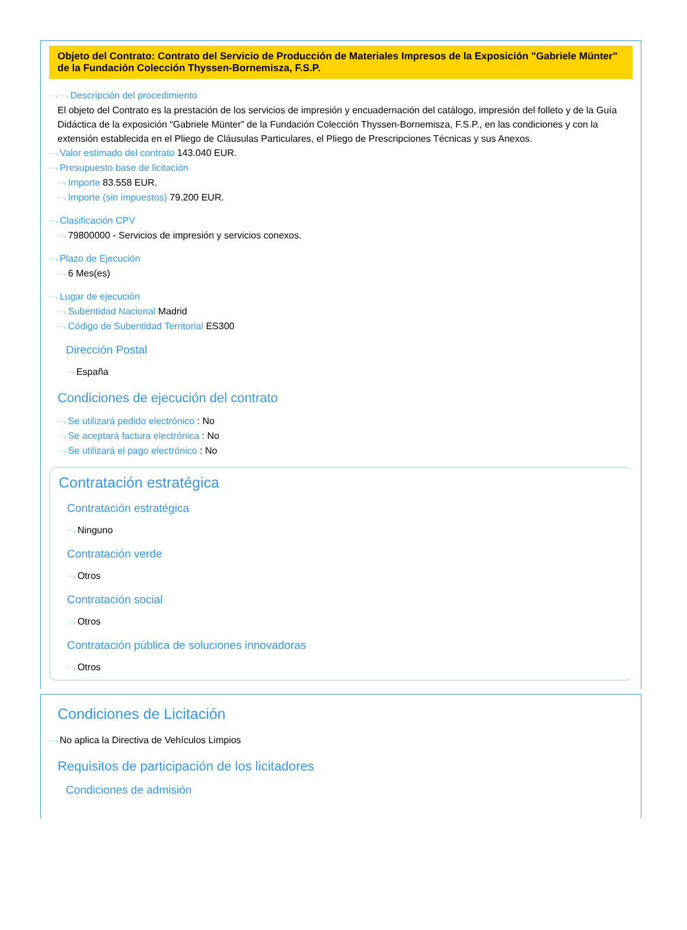Objeto del Contrato: Contrato del Servicio de Producción de Materiales Impresos de la Exposición "Gabriele Münter" de la Fundación Colección Thyssen-Bornemisza, F.S.P.
⋯› ⋯› Descripción del procedimiento
El objeto del Contrato es la prestación de los servicios de impresión y encuadernación del catálogo, impresión del folleto y de la Guía Didáctica de la exposición “Gabriele Münter” de la Fundación Colección Thyssen-Bornemisza, F.S.P., en las condiciones y con la extensión establecida en el Pliego de Cláusulas Particulares, el Pliego de Prescripciones Técnicas y sus Anexos.
⋯› Valor estimado del contrato 143.040 EUR.
⋯› Presupuesto base de licitación
⋯› Importe 83.558 EUR.
⋯› Importe (sin impuestos) 79.200 EUR.
⋯› Clasificación CPV
⋯› 79800000 - Servicios de impresión y servicios conexos.
⋯› Plazo de Ejecución
⋯› 6 Mes(es)
⋯› Lugar de ejecución
⋯› Subentidad Nacional Madrid
⋯› Código de Subentidad Territorial ES300
Dirección Postal
⋯› España
Condiciones de ejecución del contrato
⋯› Se utilizará pedido electrónico : No
⋯› Se aceptará factura electrónica : No
⋯› Se utilizará el pago electrónico : No
Contratación estratégica
Contratación estratégica
⋯› Ninguno
Contratación verde
⋯› Otros
Contratación social
⋯› Otros
Contratación pública de soluciones innovadoras
⋯› Otros
Condiciones de Licitación
⋯› No aplica la Directiva de Vehículos Limpios
Requisitos de participación de los licitadores
Condiciones de admisión